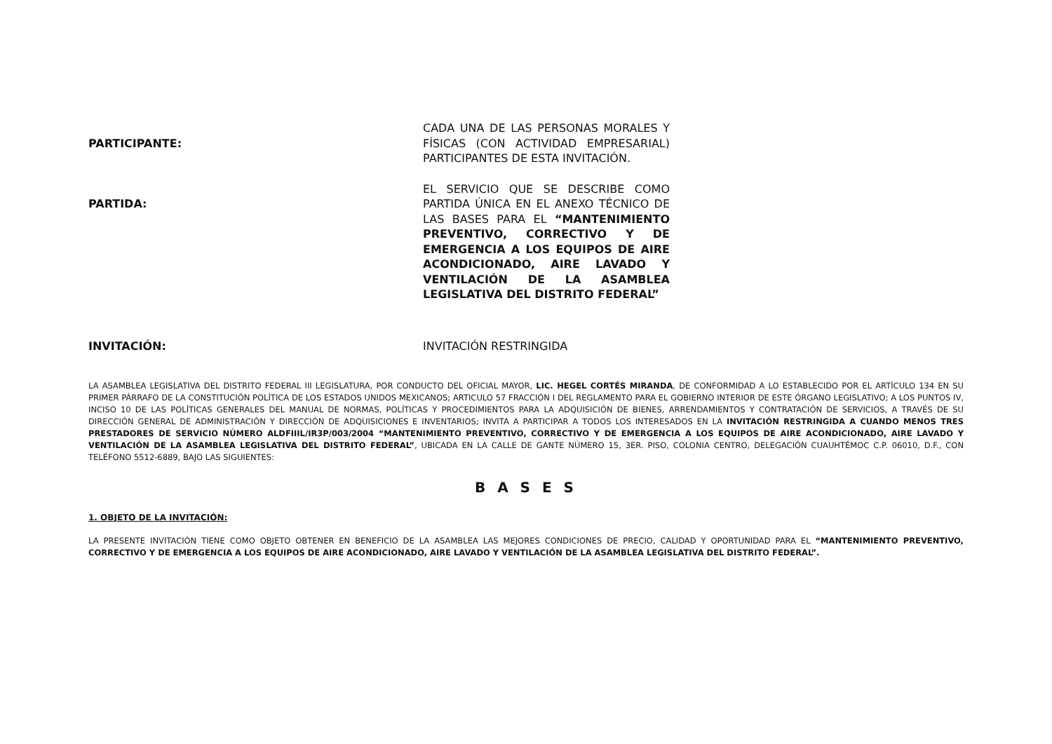PARTICIPANTE:
CADA UNA DE LAS PERSONAS MORALES Y FÍSICAS (CON ACTIVIDAD EMPRESARIAL) PARTICIPANTES DE ESTA INVITACIÓN.
PARTIDA:
EL SERVICIO QUE SE DESCRIBE COMO PARTIDA ÚNICA EN EL ANEXO TÉCNICO DE LAS BASES PARA EL “MANTENIMIENTO PREVENTIVO, CORRECTIVO Y DE EMERGENCIA A LOS EQUIPOS DE AIRE ACONDICIONADO, AIRE LAVADO Y VENTILACIÓN DE LA ASAMBLEA LEGISLATIVA DEL DISTRITO FEDERAL”
INVITACIÓN:
INVITACIÓN RESTRINGIDA
LA ASAMBLEA LEGISLATIVA DEL DISTRITO FEDERAL III LEGISLATURA, POR CONDUCTO DEL OFICIAL MAYOR, LIC. HEGEL CORTÉS MIRANDA, DE CONFORMIDAD A LO ESTABLECIDO POR EL ARTÍCULO 134 EN SU PRIMER PÁRRAFO DE LA CONSTITUCIÓN POLÍTICA DE LOS ESTADOS UNIDOS MEXICANOS; ARTICULO 57 FRACCIÓN I DEL REGLAMENTO PARA EL GOBIERNO INTERIOR DE ESTE ÓRGANO LEGISLATIVO; A LOS PUNTOS IV, INCISO 10 DE LAS POLÍTICAS GENERALES DEL MANUAL DE NORMAS, POLÍTICAS Y PROCEDIMIENTOS PARA LA ADQUISICIÓN DE BIENES, ARRENDAMIENTOS Y CONTRATACIÓN DE SERVICIOS, A TRAVÉS DE SU DIRECCIÓN GENERAL DE ADMINISTRACIÓN Y DIRECCIÓN DE ADQUISICIONES E INVENTARIOS; INVITA A PARTICIPAR A TODOS LOS INTERESADOS EN LA INVITACIÓN RESTRINGIDA A CUANDO MENOS TRES PRESTADORES DE SERVICIO NÚMERO ALDFIIIL/IR3P/003/2004 “MANTENIMIENTO PREVENTIVO, CORRECTIVO Y DE EMERGENCIA A LOS EQUIPOS DE AIRE ACONDICIONADO, AIRE LAVADO Y VENTILACIÓN DE LA ASAMBLEA LEGISLATIVA DEL DISTRITO FEDERAL”, UBICADA EN LA CALLE DE GANTE NÚMERO 15, 3ER. PISO, COLONIA CENTRO, DELEGACIÓN CUAUHTÉMOC C.P. 06010, D.F., CON TELÉFONO 5512-6889, BAJO LAS SIGUIENTES:
B A S E S
1. OBJETO DE LA INVITACIÓN:
LA PRESENTE INVITACIÓN TIENE COMO OBJETO OBTENER EN BENEFICIO DE LA ASAMBLEA LAS MEJORES CONDICIONES DE PRECIO, CALIDAD Y OPORTUNIDAD PARA EL “MANTENIMIENTO PREVENTIVO, CORRECTIVO Y DE EMERGENCIA A LOS EQUIPOS DE AIRE ACONDICIONADO, AIRE LAVADO Y VENTILACIÓN DE LA ASAMBLEA LEGISLATIVA DEL DISTRITO FEDERAL”.